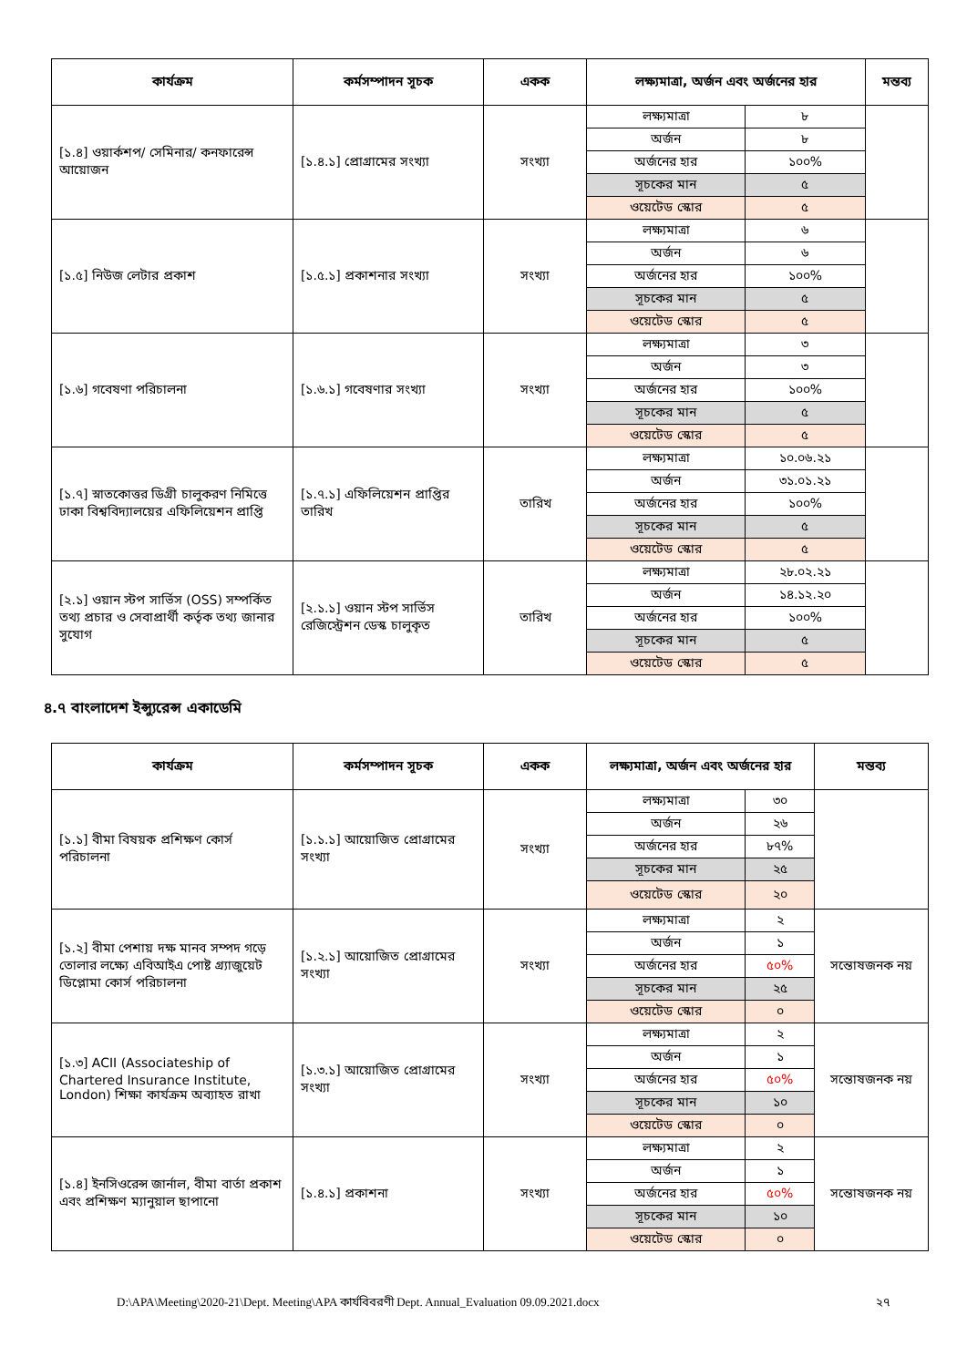| কার্যক্রম | কর্মসম্পাদন সূচক | একক | লক্ষ্যমাত্রা, অর্জন এবং অর্জনের হার | | মন্তব্য |
| --- | --- | --- | --- | --- | --- |
| [১.৪] ওয়ার্কশপ/ সেমিনার/ কনফারেন্স আয়োজন | [১.৪.১] প্রোগ্রামের সংখ্যা | সংখ্যা | লক্ষ্যমাত্রা | ৮ | |
| | | | অর্জন | ৮ | |
| | | | অর্জনের হার | ১০০% | |
| | | | সূচকের মান | ৫ | |
| | | | ওয়েটেড স্কোর | ৫ | |
| [১.৫] নিউজ লেটার প্রকাশ | [১.৫.১] প্রকাশনার সংখ্যা | সংখ্যা | লক্ষ্যমাত্রা | ৬ | |
| | | | অর্জন | ৬ | |
| | | | অর্জনের হার | ১০০% | |
| | | | সূচকের মান | ৫ | |
| | | | ওয়েটেড স্কোর | ৫ | |
| [১.৬] গবেষণা পরিচালনা | [১.৬.১] গবেষণার সংখ্যা | সংখ্যা | লক্ষ্যমাত্রা | ৩ | |
| | | | অর্জন | ৩ | |
| | | | অর্জনের হার | ১০০% | |
| | | | সূচকের মান | ৫ | |
| | | | ওয়েটেড স্কোর | ৫ | |
| [১.৭] স্নাতকোত্তর ডিগ্রী চালুকরণ নিমিত্তে ঢাকা বিশ্ববিদ্যালয়ের এফিলিয়েশন প্রাপ্তি | [১.৭.১] এফিলিয়েশন প্রাপ্তির তারিখ | তারিখ | লক্ষ্যমাত্রা | ১০.০৬.২১ | |
| | | | অর্জন | ৩১.০১.২১ | |
| | | | অর্জনের হার | ১০০% | |
| | | | সূচকের মান | ৫ | |
| | | | ওয়েটেড স্কোর | ৫ | |
| [২.১] ওয়ান স্টপ সার্ভিস (OSS) সম্পর্কিত তথ্য প্রচার ও সেবাপ্রার্থী কর্তৃক তথ্য জানার সুযোগ | [২.১.১] ওয়ান স্টপ সার্ভিস রেজিস্ট্রেশন ডেস্ক চালুকৃত | তারিখ | লক্ষ্যমাত্রা | ২৮.০২.২১ | |
| | | | অর্জন | ১৪.১২.২০ | |
| | | | অর্জনের হার | ১০০% | |
| | | | সূচকের মান | ৫ | |
| | | | ওয়েটেড স্কোর | ৫ | |
৪.৭ বাংলাদেশ ইন্স্যুরেন্স একাডেমি
| কার্যক্রম | কর্মসম্পাদন সূচক | একক | লক্ষ্যমাত্রা, অর্জন এবং অর্জনের হার | | মন্তব্য |
| --- | --- | --- | --- | --- | --- |
| [১.১] বীমা বিষয়ক প্রশিক্ষণ কোর্স পরিচালনা | [১.১.১] আয়োজিত প্রোগ্রামের সংখ্যা | সংখ্যা | লক্ষ্যমাত্রা | ৩০ | |
| | | | অর্জন | ২৬ | |
| | | | অর্জনের হার | ৮৭% | |
| | | | সূচকের মান | ২৫ | |
| | | | ওয়েটেড স্কোর | ২০ | |
| [১.২] বীমা পেশায় দক্ষ মানব সম্পদ গড়ে তোলার লক্ষ্যে এবিআইএ পোষ্ট গ্র্যাজুয়েট ডিপ্লোমা কোর্স পরিচালনা | [১.২.১] আয়োজিত প্রোগ্রামের সংখ্যা | সংখ্যা | লক্ষ্যমাত্রা | ২ | সন্তোষজনক নয় |
| | | | অর্জন | ১ | |
| | | | অর্জনের হার | ৫০% | |
| | | | সূচকের মান | ২৫ | |
| | | | ওয়েটেড স্কোর | ০ | |
| [১.৩] ACII (Associateship of Chartered Insurance Institute, London) শিক্ষা কার্যক্রম অব্যাহত রাখা | [১.৩.১] আয়োজিত প্রোগ্রামের সংখ্যা | সংখ্যা | লক্ষ্যমাত্রা | ২ | সন্তোষজনক নয় |
| | | | অর্জন | ১ | |
| | | | অর্জনের হার | ৫০% | |
| | | | সূচকের মান | ১০ | |
| | | | ওয়েটেড স্কোর | ০ | |
| [১.৪] ইনসিওরেন্স জার্নাল, বীমা বার্তা প্রকাশ এবং প্রশিক্ষণ ম্যানুয়াল ছাপানো | [১.৪.১] প্রকাশনা | সংখ্যা | লক্ষ্যমাত্রা | ২ | সন্তোষজনক নয় |
| | | | অর্জন | ১ | |
| | | | অর্জনের হার | ৫০% | |
| | | | সূচকের মান | ১০ | |
| | | | ওয়েটেড স্কোর | ০ | |
D:\APA\Meeting\2020-21\Dept. Meeting\APA কার্যবিবরণী Dept. Annual_Evaluation 09.09.2021.docx ২৭